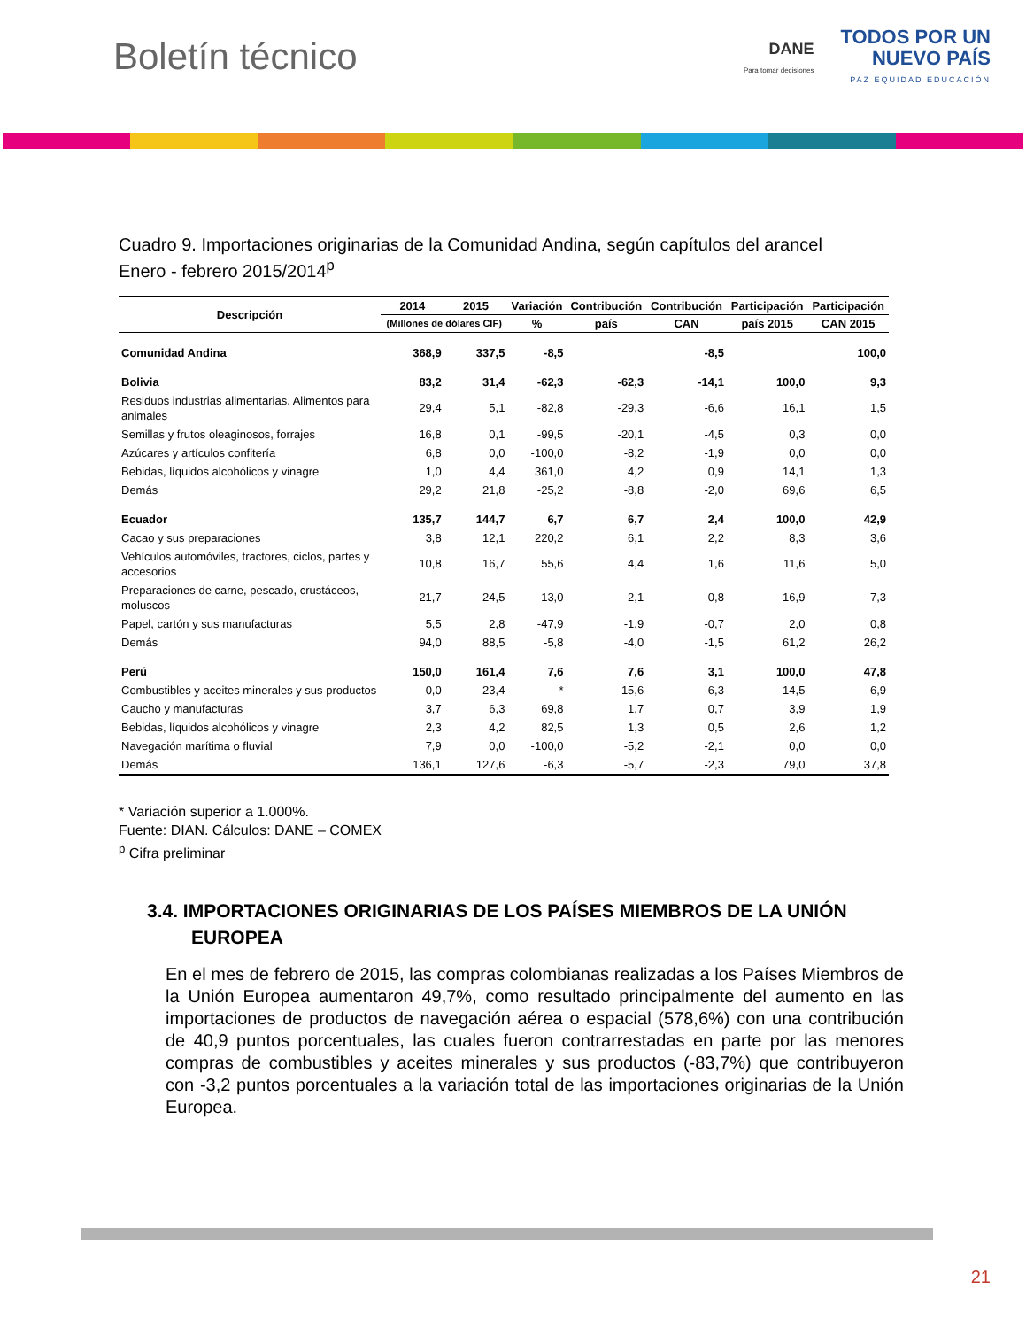Boletín técnico
DANE
Para tomar decisiones TODOS POR UN
NUEVO PAÍS PAZ EQUIDAD EDUCACIÓN
Cuadro 9. Importaciones originarias de la Comunidad Andina, según capítulos del arancel
Enero - febrero 2015/2014<sup>p</sup>
| Descripción | 2014 | 2015 | Variación | Contribución | Contribución | Participación | Participación |
| --- | --- | --- | --- | --- | --- | --- | --- |
| | (Millones de dólares CIF) | | % | país | CAN | país 2015 | CAN 2015 |
| Comunidad Andina | 368,9 | 337,5 | -8,5 | | -8,5 | | 100,0 |
| Bolivia | 83,2 | 31,4 | -62,3 | -62,3 | -14,1 | 100,0 | 9,3 |
| Residuos industrias alimentarias. Alimentos para animales | 29,4 | 5,1 | -82,8 | -29,3 | -6,6 | 16,1 | 1,5 |
| Semillas y frutos oleaginosos, forrajes | 16,8 | 0,1 | -99,5 | -20,1 | -4,5 | 0,3 | 0,0 |
| Azúcares y artículos confitería | 6,8 | 0,0 | -100,0 | -8,2 | -1,9 | 0,0 | 0,0 |
| Bebidas, líquidos alcohólicos y vinagre | 1,0 | 4,4 | 361,0 | 4,2 | 0,9 | 14,1 | 1,3 |
| Demás | 29,2 | 21,8 | -25,2 | -8,8 | -2,0 | 69,6 | 6,5 |
| Ecuador | 135,7 | 144,7 | 6,7 | 6,7 | 2,4 | 100,0 | 42,9 |
| Cacao y sus preparaciones | 3,8 | 12,1 | 220,2 | 6,1 | 2,2 | 8,3 | 3,6 |
| Vehículos automóviles, tractores, ciclos, partes y accesorios | 10,8 | 16,7 | 55,6 | 4,4 | 1,6 | 11,6 | 5,0 |
| Preparaciones de carne, pescado, crustáceos, moluscos | 21,7 | 24,5 | 13,0 | 2,1 | 0,8 | 16,9 | 7,3 |
| Papel, cartón y sus manufacturas | 5,5 | 2,8 | -47,9 | -1,9 | -0,7 | 2,0 | 0,8 |
| Demás | 94,0 | 88,5 | -5,8 | -4,0 | -1,5 | 61,2 | 26,2 |
| Perú | 150,0 | 161,4 | 7,6 | 7,6 | 3,1 | 100,0 | 47,8 |
| Combustibles y aceites minerales y sus productos | 0,0 | 23,4 | * | 15,6 | 6,3 | 14,5 | 6,9 |
| Caucho y manufacturas | 3,7 | 6,3 | 69,8 | 1,7 | 0,7 | 3,9 | 1,9 |
| Bebidas, líquidos alcohólicos y vinagre | 2,3 | 4,2 | 82,5 | 1,3 | 0,5 | 2,6 | 1,2 |
| Navegación marítima o fluvial | 7,9 | 0,0 | -100,0 | -5,2 | -2,1 | 0,0 | 0,0 |
| Demás | 136,1 | 127,6 | -6,3 | -5,7 | -2,3 | 79,0 | 37,8 |
* Variación superior a 1.000%.
Fuente: DIAN. Cálculos: DANE – COMEX
<sup>p</sup> Cifra preliminar
3.4. IMPORTACIONES ORIGINARIAS DE LOS PAÍSES MIEMBROS DE LA UNIÓN EUROPEA
En el mes de febrero de 2015, las compras colombianas realizadas a los Países Miembros de la Unión Europea aumentaron 49,7%, como resultado principalmente del aumento en las importaciones de productos de navegación aérea o espacial (578,6%) con una contribución de 40,9 puntos porcentuales, las cuales fueron contrarrestadas en parte por las menores compras de combustibles y aceites minerales y sus productos (-83,7%) que contribuyeron con -3,2 puntos porcentuales a la variación total de las importaciones originarias de la Unión Europea.
21